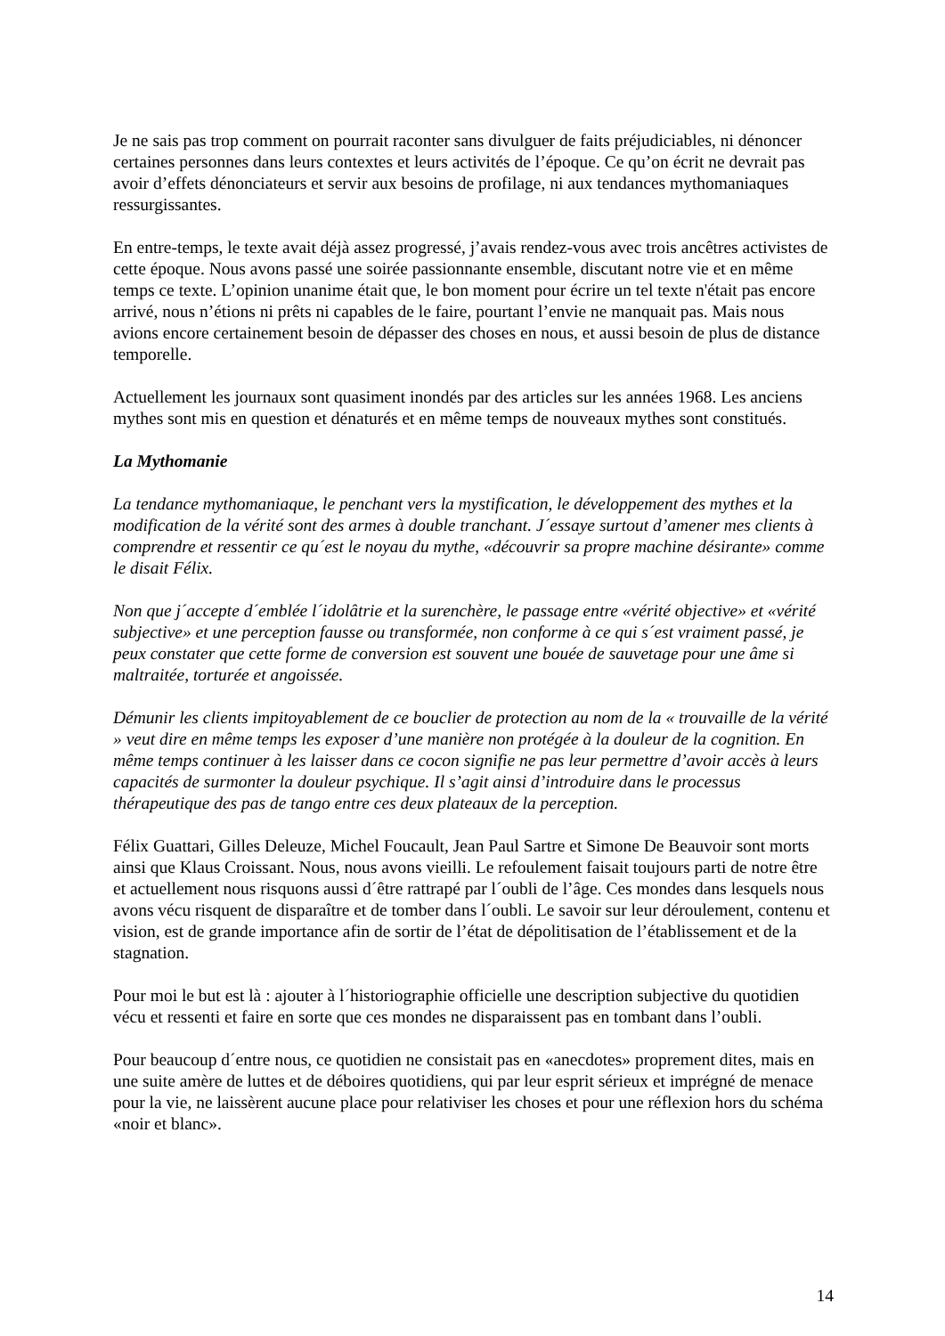Je ne sais pas trop comment on pourrait raconter sans divulguer de faits préjudiciables, ni dénoncer certaines personnes dans leurs contextes et leurs activités de l’époque. Ce qu’on écrit ne devrait pas avoir d’effets dénonciateurs et servir aux besoins de profilage, ni aux tendances mythomaniaques ressurgissantes.
En entre-temps, le texte avait déjà assez progressé, j’avais rendez-vous avec trois ancêtres activistes de cette époque. Nous avons passé une soirée passionnante ensemble, discutant notre vie et en même temps ce texte. L’opinion unanime était que, le bon moment pour écrire un tel texte n'était pas encore arrivé, nous n’étions ni prêts ni capables de le faire, pourtant l’envie ne manquait pas. Mais nous avions encore certainement besoin de dépasser des choses en nous, et aussi besoin de plus de distance temporelle.
Actuellement les journaux sont quasiment inondés par des articles sur les années 1968. Les anciens mythes sont mis en question et dénaturés et en même temps de nouveaux mythes sont constitués.
La Mythomanie
La tendance mythomaniaque, le penchant vers la mystification, le développement des mythes et la modification de la vérité sont des armes à double tranchant. J´essaye surtout d’amener mes clients à comprendre et ressentir ce qu´est le noyau du mythe, «découvrir sa propre machine désirante» comme le disait Félix.
Non que j´accepte d´emblée l´idolâtrie et la surenchère, le passage entre «vérité objective» et «vérité subjective» et une perception fausse ou transformée, non conforme à ce qui s´est vraiment passé, je peux constater que cette forme de conversion est souvent une bouée de sauvetage pour une âme si maltraitée, torturée et angoissée.
Démunir les clients impitoyablement de ce bouclier de protection au nom de la « trouvaille de la vérité » veut dire en même temps les exposer d’une manière non protégée à la douleur de la cognition. En même temps continuer à les laisser dans ce cocon signifie ne pas leur permettre d’avoir accès à leurs capacités de surmonter la douleur psychique. Il s’agit ainsi d’introduire dans le processus thérapeutique des pas de tango entre ces deux plateaux de la perception.
Félix Guattari, Gilles Deleuze, Michel Foucault, Jean Paul Sartre et Simone De Beauvoir sont morts ainsi que Klaus Croissant. Nous, nous avons vieilli. Le refoulement faisait toujours parti de notre être et actuellement nous risquons aussi d´être rattrapé par l´oubli de l’âge. Ces mondes dans lesquels nous avons vécu risquent de disparaître et de tomber dans l´oubli. Le savoir sur leur déroulement, contenu et vision, est de grande importance afin de sortir de l’état de dépolitisation de l’établissement et de la stagnation.
Pour moi le but est là : ajouter à l´historiographie officielle une description subjective du quotidien vécu et ressenti et faire en sorte que ces mondes ne disparaissent pas en tombant dans l’oubli.
Pour beaucoup d´entre nous, ce quotidien ne consistait pas en «anecdotes» proprement dites, mais en une suite amère de luttes et de déboires quotidiens, qui par leur esprit sérieux et imprégné de menace pour la vie, ne laissèrent aucune place pour relativiser les choses et pour une réflexion hors du schéma «noir et blanc».
14